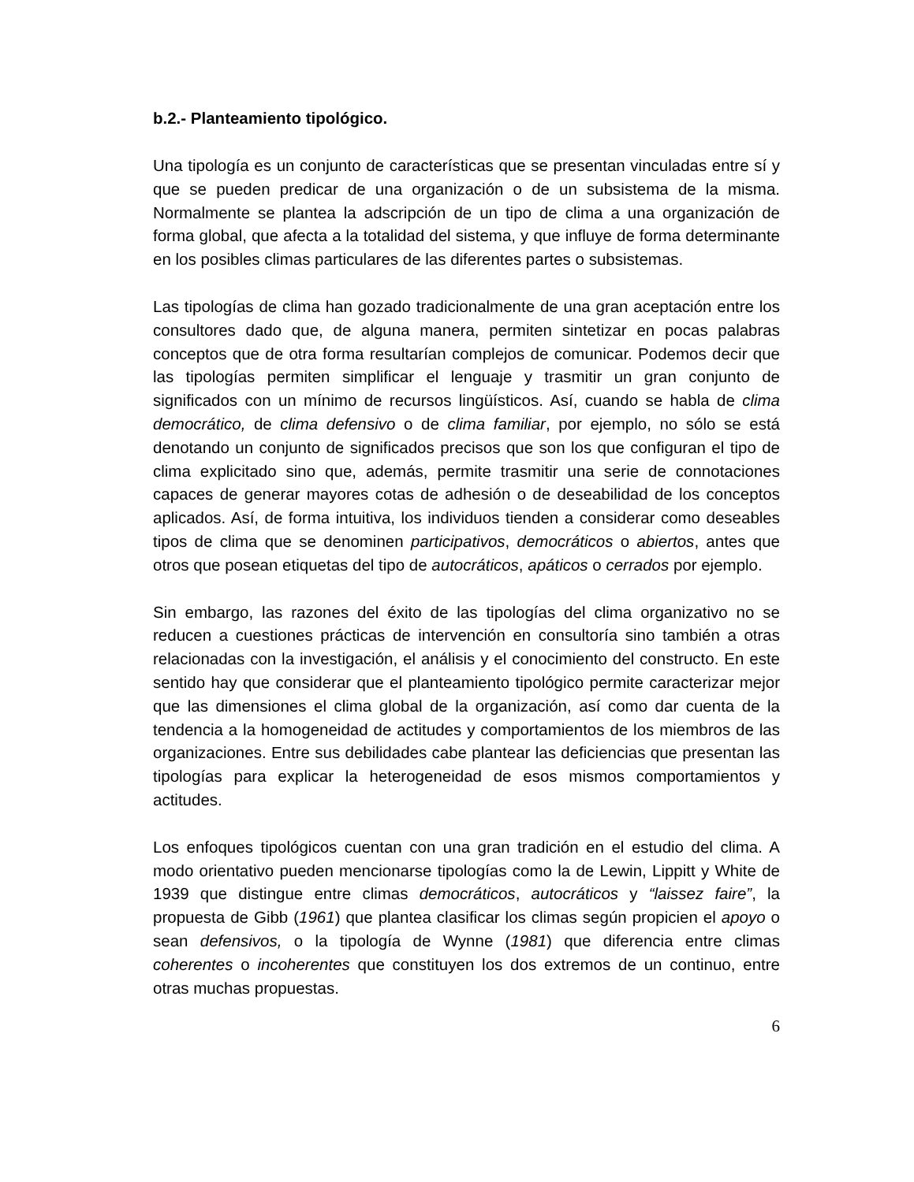b.2.- Planteamiento tipológico.
Una tipología es un conjunto de características que se presentan vinculadas entre sí y que se pueden predicar de una organización o de un subsistema de la misma. Normalmente se plantea la adscripción de un tipo de clima a una organización de forma global, que afecta a la totalidad del sistema, y que influye de forma determinante en los posibles climas particulares de las diferentes partes o subsistemas.
Las tipologías de clima han gozado tradicionalmente de una gran aceptación entre los consultores dado que, de alguna manera, permiten sintetizar en pocas palabras conceptos que de otra forma resultarían complejos de comunicar. Podemos decir que las tipologías permiten simplificar el lenguaje y trasmitir un gran conjunto de significados con un mínimo de recursos lingüísticos. Así, cuando se habla de clima democrático, de clima defensivo o de clima familiar, por ejemplo, no sólo se está denotando un conjunto de significados precisos que son los que configuran el tipo de clima explicitado sino que, además, permite trasmitir una serie de connotaciones capaces de generar mayores cotas de adhesión o de deseabilidad de los conceptos aplicados. Así, de forma intuitiva, los individuos tienden a considerar como deseables tipos de clima que se denominen participativos, democráticos o abiertos, antes que otros que posean etiquetas del tipo de autocráticos, apáticos o cerrados por ejemplo.
Sin embargo, las razones del éxito de las tipologías del clima organizativo no se reducen a cuestiones prácticas de intervención en consultoría sino también a otras relacionadas con la investigación, el análisis y el conocimiento del constructo. En este sentido hay que considerar que el planteamiento tipológico permite caracterizar mejor que las dimensiones el clima global de la organización, así como dar cuenta de la tendencia a la homogeneidad de actitudes y comportamientos de los miembros de las organizaciones. Entre sus debilidades cabe plantear las deficiencias que presentan las tipologías para explicar la heterogeneidad de esos mismos comportamientos y actitudes.
Los enfoques tipológicos cuentan con una gran tradición en el estudio del clima. A modo orientativo pueden mencionarse tipologías como la de Lewin, Lippitt y White de 1939 que distingue entre climas democráticos, autocráticos y “laissez faire”, la propuesta de Gibb (1961) que plantea clasificar los climas según propicien el apoyo o sean defensivos, o la tipología de Wynne (1981) que diferencia entre climas coherentes o incoherentes que constituyen los dos extremos de un continuo, entre otras muchas propuestas.
6